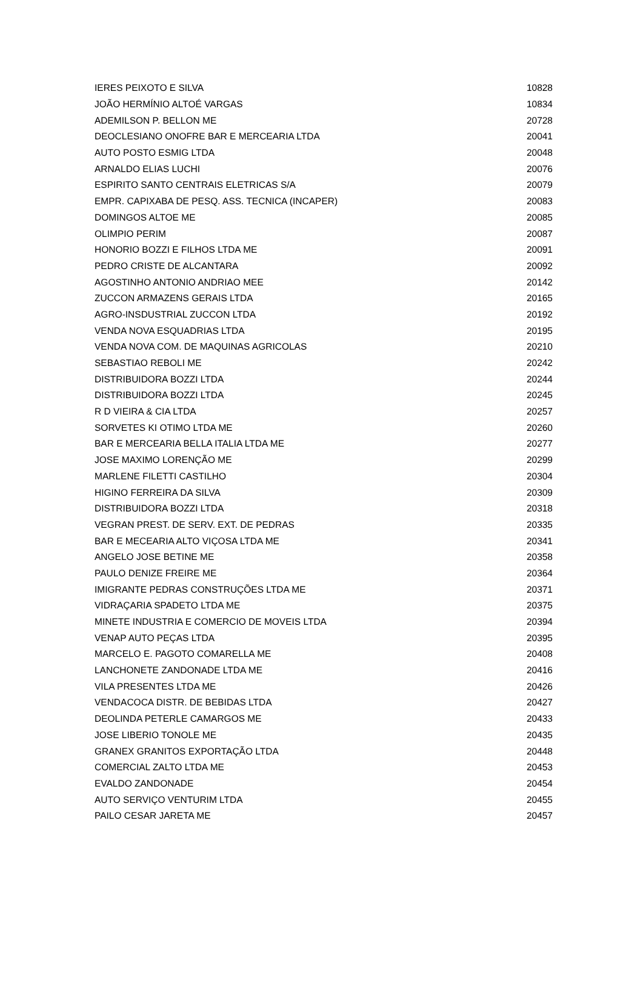| IERES PEIXOTO E SILVA | 10828 |
| JOÃO HERMÍNIO ALTOÉ VARGAS | 10834 |
| ADEMILSON P. BELLON ME | 20728 |
| DEOCLESIANO ONOFRE BAR E MERCEARIA LTDA | 20041 |
| AUTO POSTO ESMIG LTDA | 20048 |
| ARNALDO ELIAS LUCHI | 20076 |
| ESPIRITO SANTO CENTRAIS ELETRICAS S/A | 20079 |
| EMPR. CAPIXABA DE PESQ. ASS. TECNICA (INCAPER) | 20083 |
| DOMINGOS ALTOE ME | 20085 |
| OLIMPIO PERIM | 20087 |
| HONORIO BOZZI E FILHOS LTDA ME | 20091 |
| PEDRO CRISTE DE ALCANTARA | 20092 |
| AGOSTINHO ANTONIO ANDRIAO MEE | 20142 |
| ZUCCON ARMAZENS GERAIS LTDA | 20165 |
| AGRO-INSDUSTRIAL ZUCCON LTDA | 20192 |
| VENDA NOVA ESQUADRIAS LTDA | 20195 |
| VENDA NOVA COM. DE MAQUINAS AGRICOLAS | 20210 |
| SEBASTIAO REBOLI ME | 20242 |
| DISTRIBUIDORA BOZZI LTDA | 20244 |
| DISTRIBUIDORA BOZZI LTDA | 20245 |
| R D VIEIRA & CIA LTDA | 20257 |
| SORVETES KI OTIMO LTDA ME | 20260 |
| BAR E MERCEARIA BELLA ITALIA LTDA ME | 20277 |
| JOSE MAXIMO LORENÇÃO ME | 20299 |
| MARLENE FILETTI CASTILHO | 20304 |
| HIGINO FERREIRA DA SILVA | 20309 |
| DISTRIBUIDORA BOZZI LTDA | 20318 |
| VEGRAN PREST. DE SERV. EXT. DE PEDRAS | 20335 |
| BAR E MECEARIA ALTO VIÇOSA LTDA ME | 20341 |
| ANGELO JOSE BETINE ME | 20358 |
| PAULO DENIZE FREIRE ME | 20364 |
| IMIGRANTE PEDRAS CONSTRUÇÕES LTDA ME | 20371 |
| VIDRAÇARIA SPADETO LTDA ME | 20375 |
| MINETE INDUSTRIA E COMERCIO DE MOVEIS LTDA | 20394 |
| VENAP AUTO PEÇAS LTDA | 20395 |
| MARCELO E. PAGOTO COMARELLA ME | 20408 |
| LANCHONETE ZANDONADE LTDA ME | 20416 |
| VILA PRESENTES LTDA ME | 20426 |
| VENDACOCA DISTR. DE BEBIDAS LTDA | 20427 |
| DEOLINDA PETERLE CAMARGOS ME | 20433 |
| JOSE LIBERIO TONOLE ME | 20435 |
| GRANEX GRANITOS EXPORTAÇÃO LTDA | 20448 |
| COMERCIAL ZALTO LTDA ME | 20453 |
| EVALDO ZANDONADE | 20454 |
| AUTO SERVIÇO VENTURIM LTDA | 20455 |
| PAILO CESAR JARETA ME | 20457 |